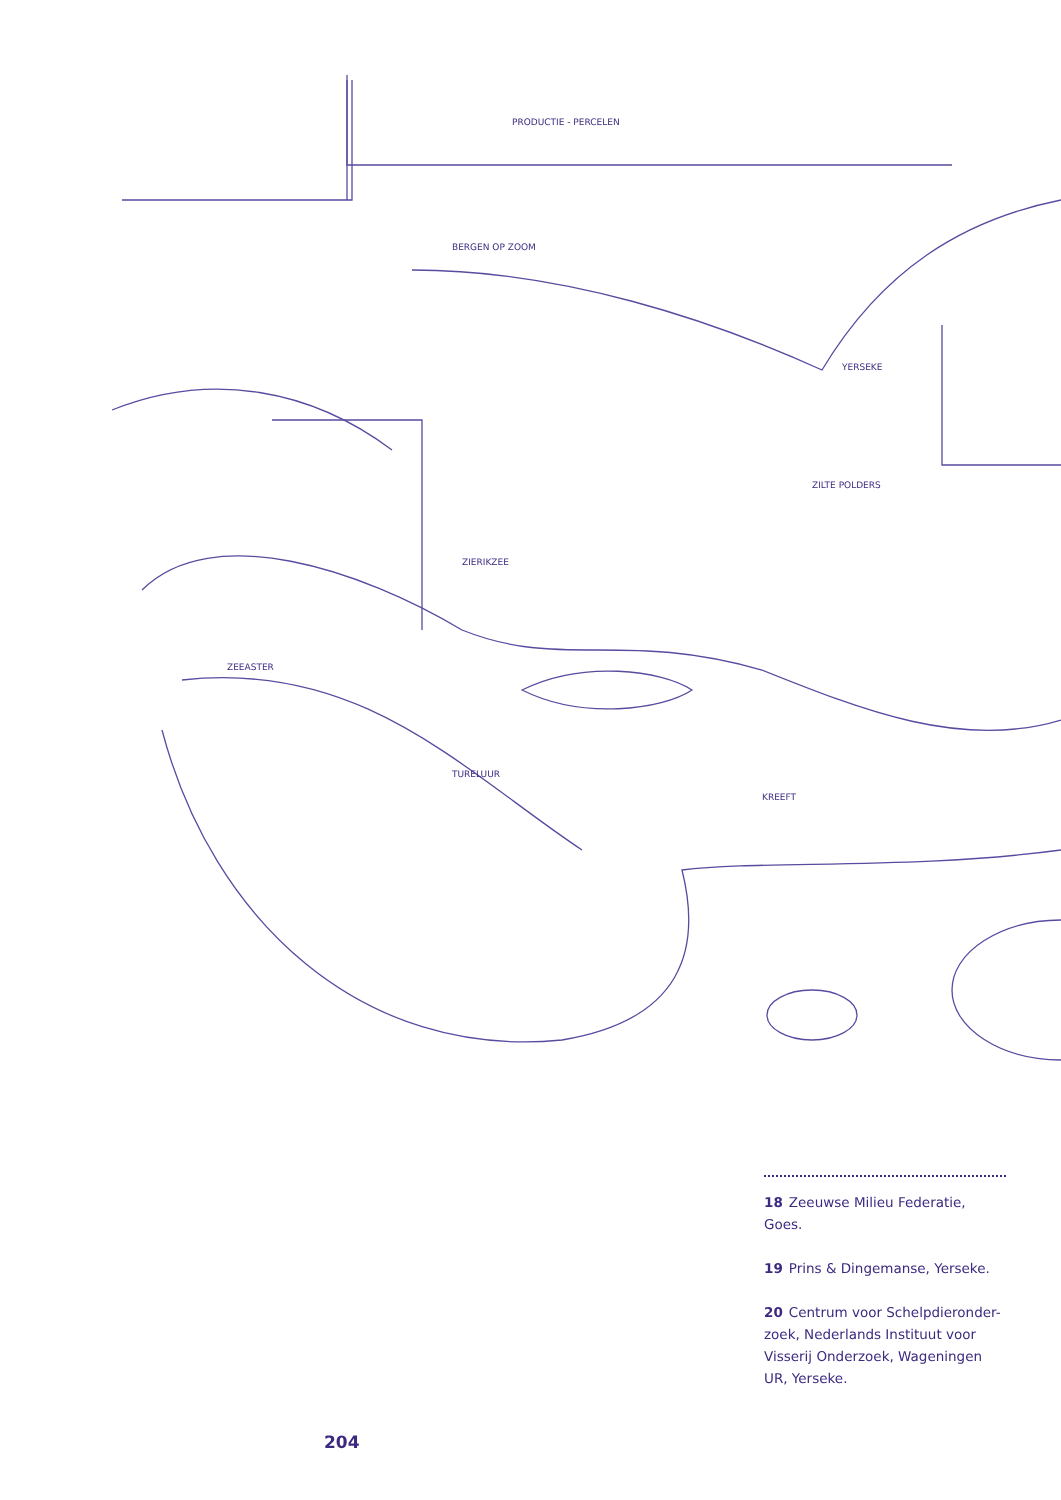BERGEN OP ZOOM
PRODUCTIE - PERCELEN
YERSEKE
ZILTE POLDERS
ZIERIKZEE
ZEEASTER
TURELUUR
KREEFT
18 Zeeuwse Milieu Federatie, Goes.
19 Prins & Dingemanse, Yerseke.
20 Centrum voor Schelpdieronder-zoek, Nederlands Instituut voor Visserij Onderzoek, Wageningen UR, Yerseke.
204